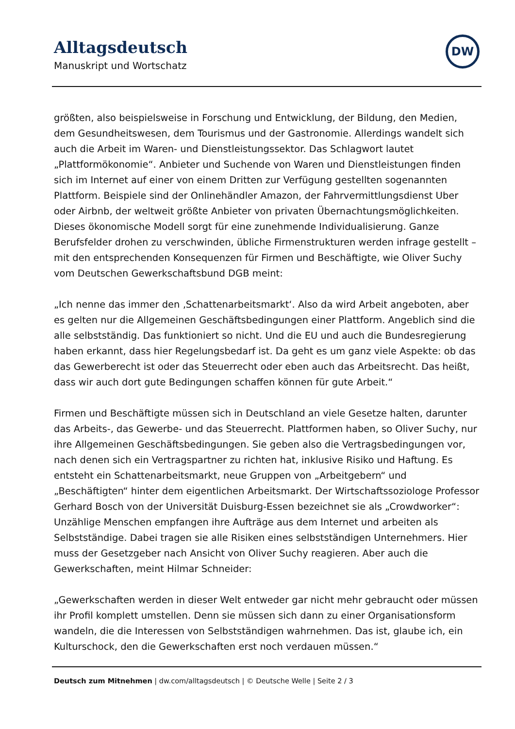Alltagsdeutsch
Manuskript und Wortschatz
DW
größten, also beispielsweise in Forschung und Entwicklung, der Bildung, den Medien, dem Gesundheitswesen, dem Tourismus und der Gastronomie. Allerdings wandelt sich auch die Arbeit im Waren- und Dienstleistungssektor. Das Schlagwort lautet „Plattformökonomie“. Anbieter und Suchende von Waren und Dienstleistungen finden sich im Internet auf einer von einem Dritten zur Verfügung gestellten sogenannten Plattform. Beispiele sind der Onlinehändler Amazon, der Fahrvermittlungsdienst Uber oder Airbnb, der weltweit größte Anbieter von privaten Übernachtungsmöglichkeiten. Dieses ökonomische Modell sorgt für eine zunehmende Individualisierung. Ganze Berufsfelder drohen zu verschwinden, übliche Firmenstrukturen werden infrage gestellt – mit den entsprechenden Konsequenzen für Firmen und Beschäftigte, wie Oliver Suchy vom Deutschen Gewerkschaftsbund DGB meint:
„Ich nenne das immer den ‚Schattenarbeitsmarkt‘. Also da wird Arbeit angeboten, aber es gelten nur die Allgemeinen Geschäftsbedingungen einer Plattform. Angeblich sind die alle selbstständig. Das funktioniert so nicht. Und die EU und auch die Bundesregierung haben erkannt, dass hier Regelungsbedarf ist. Da geht es um ganz viele Aspekte: ob das das Gewerberecht ist oder das Steuerrecht oder eben auch das Arbeitsrecht. Das heißt, dass wir auch dort gute Bedingungen schaffen können für gute Arbeit.“
Firmen und Beschäftigte müssen sich in Deutschland an viele Gesetze halten, darunter das Arbeits-, das Gewerbe- und das Steuerrecht. Plattformen haben, so Oliver Suchy, nur ihre Allgemeinen Geschäftsbedingungen. Sie geben also die Vertragsbedingungen vor, nach denen sich ein Vertragspartner zu richten hat, inklusive Risiko und Haftung. Es entsteht ein Schattenarbeitsmarkt, neue Gruppen von „Arbeitgebern“ und „Beschäftigten“ hinter dem eigentlichen Arbeitsmarkt. Der Wirtschaftssoziologe Professor Gerhard Bosch von der Universität Duisburg-Essen bezeichnet sie als „Crowdworker“: Unzählige Menschen empfangen ihre Aufträge aus dem Internet und arbeiten als Selbstständige. Dabei tragen sie alle Risiken eines selbstständigen Unternehmers. Hier muss der Gesetzgeber nach Ansicht von Oliver Suchy reagieren. Aber auch die Gewerkschaften, meint Hilmar Schneider:
„Gewerkschaften werden in dieser Welt entweder gar nicht mehr gebraucht oder müssen ihr Profil komplett umstellen. Denn sie müssen sich dann zu einer Organisationsform wandeln, die die Interessen von Selbstständigen wahrnehmen. Das ist, glaube ich, ein Kulturschock, den die Gewerkschaften erst noch verdauen müssen.“
Deutsch zum Mitnehmen | dw.com/alltagsdeutsch | © Deutsche Welle | Seite 2 / 3